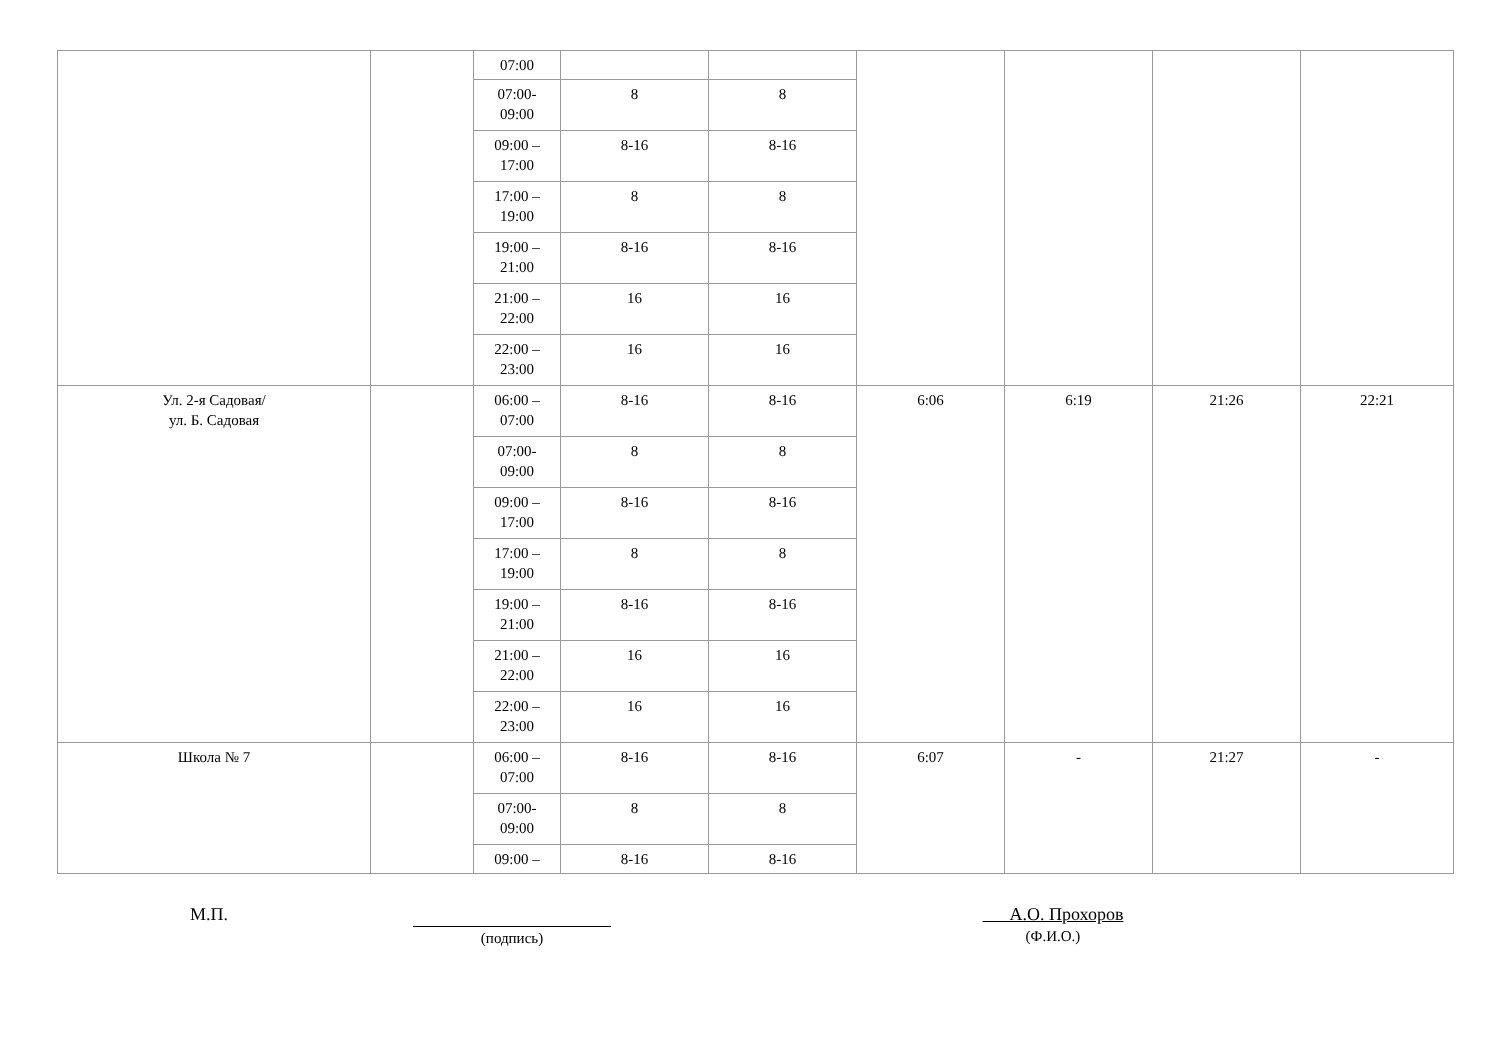| | | 07:00 | | | | | | |
| | | 07:00- 09:00 | 8 | 8 | | | | |
| | | 09:00 – 17:00 | 8-16 | 8-16 | | | | |
| | | 17:00 – 19:00 | 8 | 8 | | | | |
| | | 19:00 – 21:00 | 8-16 | 8-16 | | | | |
| | | 21:00 – 22:00 | 16 | 16 | | | | |
| | | 22:00 – 23:00 | 16 | 16 | | | | |
| Ул. 2-я Садовая/ ул. Б. Садовая | | 06:00 – 07:00 | 8-16 | 8-16 | 6:06 | 6:19 | 21:26 | 22:21 |
| | | 07:00- 09:00 | 8 | 8 | | | | |
| | | 09:00 – 17:00 | 8-16 | 8-16 | | | | |
| | | 17:00 – 19:00 | 8 | 8 | | | | |
| | | 19:00 – 21:00 | 8-16 | 8-16 | | | | |
| | | 21:00 – 22:00 | 16 | 16 | | | | |
| | | 22:00 – 23:00 | 16 | 16 | | | | |
| Школа № 7 | | 06:00 – 07:00 | 8-16 | 8-16 | 6:07 | - | 21:27 | - |
| | | 07:00- 09:00 | 8 | 8 | | | | |
| | | 09:00 – | 8-16 | 8-16 | | | | |
М.П. (подпись)
А.О. Прохоров
(Ф.И.О.)